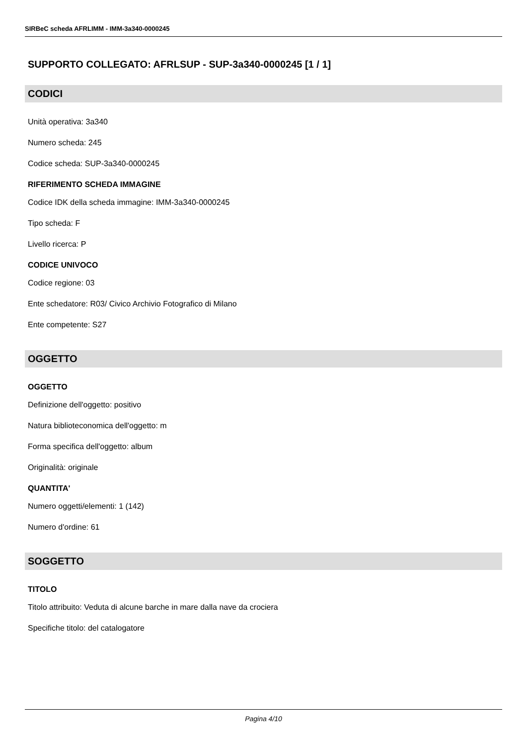SIRBeC scheda AFRLIMM - IMM-3a340-0000245
SUPPORTO COLLEGATO: AFRLSUP - SUP-3a340-0000245 [1 / 1]
CODICI
Unità operativa: 3a340
Numero scheda: 245
Codice scheda: SUP-3a340-0000245
RIFERIMENTO SCHEDA IMMAGINE
Codice IDK della scheda immagine: IMM-3a340-0000245
Tipo scheda: F
Livello ricerca: P
CODICE UNIVOCO
Codice regione: 03
Ente schedatore: R03/ Civico Archivio Fotografico di Milano
Ente competente: S27
OGGETTO
OGGETTO
Definizione dell'oggetto: positivo
Natura biblioteconomica dell'oggetto: m
Forma specifica dell'oggetto: album
Originalità: originale
QUANTITA'
Numero oggetti/elementi: 1 (142)
Numero d'ordine: 61
SOGGETTO
TITOLO
Titolo attribuito: Veduta di alcune barche in mare dalla nave da crociera
Specifiche titolo: del catalogatore
Pagina 4/10